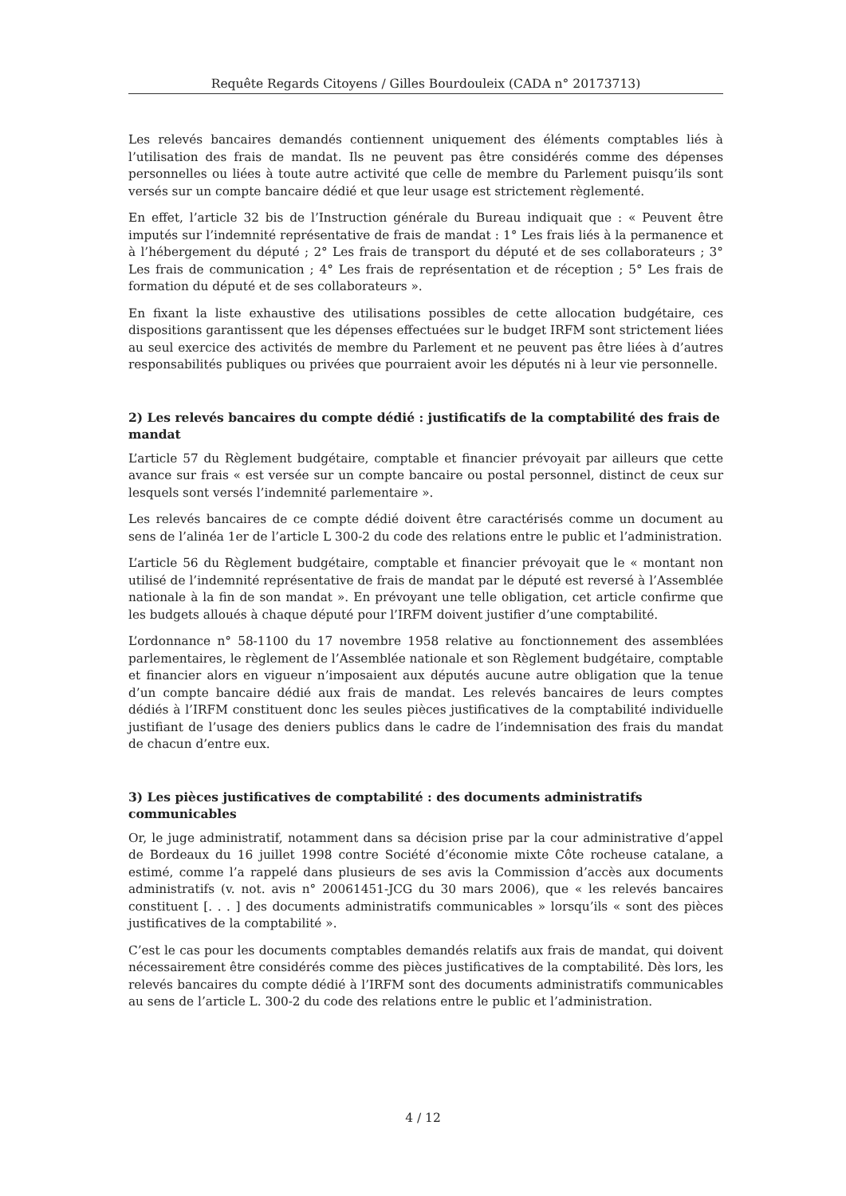Requête Regards Citoyens / Gilles Bourdouleix (CADA n° 20173713)
Les relevés bancaires demandés contiennent uniquement des éléments comptables liés à l’utilisation des frais de mandat. Ils ne peuvent pas être considérés comme des dépenses personnelles ou liées à toute autre activité que celle de membre du Parlement puisqu’ils sont versés sur un compte bancaire dédié et que leur usage est strictement règlementé.
En effet, l’article 32 bis de l’Instruction générale du Bureau indiquait que : « Peuvent être imputés sur l’indemnité représentative de frais de mandat : 1° Les frais liés à la permanence et à l’hébergement du député ; 2° Les frais de transport du député et de ses collaborateurs ; 3° Les frais de communication ; 4° Les frais de représentation et de réception ; 5° Les frais de formation du député et de ses collaborateurs ».
En fixant la liste exhaustive des utilisations possibles de cette allocation budgétaire, ces dispositions garantissent que les dépenses effectuées sur le budget IRFM sont strictement liées au seul exercice des activités de membre du Parlement et ne peuvent pas être liées à d’autres responsabilités publiques ou privées que pourraient avoir les députés ni à leur vie personnelle.
2) Les relevés bancaires du compte dédié : justificatifs de la comptabilité des frais de mandat
L’article 57 du Règlement budgétaire, comptable et financier prévoyait par ailleurs que cette avance sur frais « est versée sur un compte bancaire ou postal personnel, distinct de ceux sur lesquels sont versés l’indemnité parlementaire ».
Les relevés bancaires de ce compte dédié doivent être caractérisés comme un document au sens de l’alinéa 1er de l’article L 300-2 du code des relations entre le public et l’administration.
L’article 56 du Règlement budgétaire, comptable et financier prévoyait que le « montant non utilisé de l’indemnité représentative de frais de mandat par le député est reversé à l’Assemblée nationale à la fin de son mandat ». En prévoyant une telle obligation, cet article confirme que les budgets alloués à chaque député pour l’IRFM doivent justifier d’une comptabilité.
L’ordonnance n° 58-1100 du 17 novembre 1958 relative au fonctionnement des assemblées parlementaires, le règlement de l’Assemblée nationale et son Règlement budgétaire, comptable et financier alors en vigueur n’imposaient aux députés aucune autre obligation que la tenue d’un compte bancaire dédié aux frais de mandat. Les relevés bancaires de leurs comptes dédiés à l’IRFM constituent donc les seules pièces justificatives de la comptabilité individuelle justifiant de l’usage des deniers publics dans le cadre de l’indemnisation des frais du mandat de chacun d’entre eux.
3) Les pièces justificatives de comptabilité : des documents administratifs communicables
Or, le juge administratif, notamment dans sa décision prise par la cour administrative d’appel de Bordeaux du 16 juillet 1998 contre Société d’économie mixte Côte rocheuse catalane, a estimé, comme l’a rappelé dans plusieurs de ses avis la Commission d’accès aux documents administratifs (v. not. avis n° 20061451-JCG du 30 mars 2006), que « les relevés bancaires constituent [. . . ] des documents administratifs communicables » lorsqu’ils « sont des pièces justificatives de la comptabilité ».
C’est le cas pour les documents comptables demandés relatifs aux frais de mandat, qui doivent nécessairement être considérés comme des pièces justificatives de la comptabilité. Dès lors, les relevés bancaires du compte dédié à l’IRFM sont des documents administratifs communicables au sens de l’article L. 300-2 du code des relations entre le public et l’administration.
4 / 12